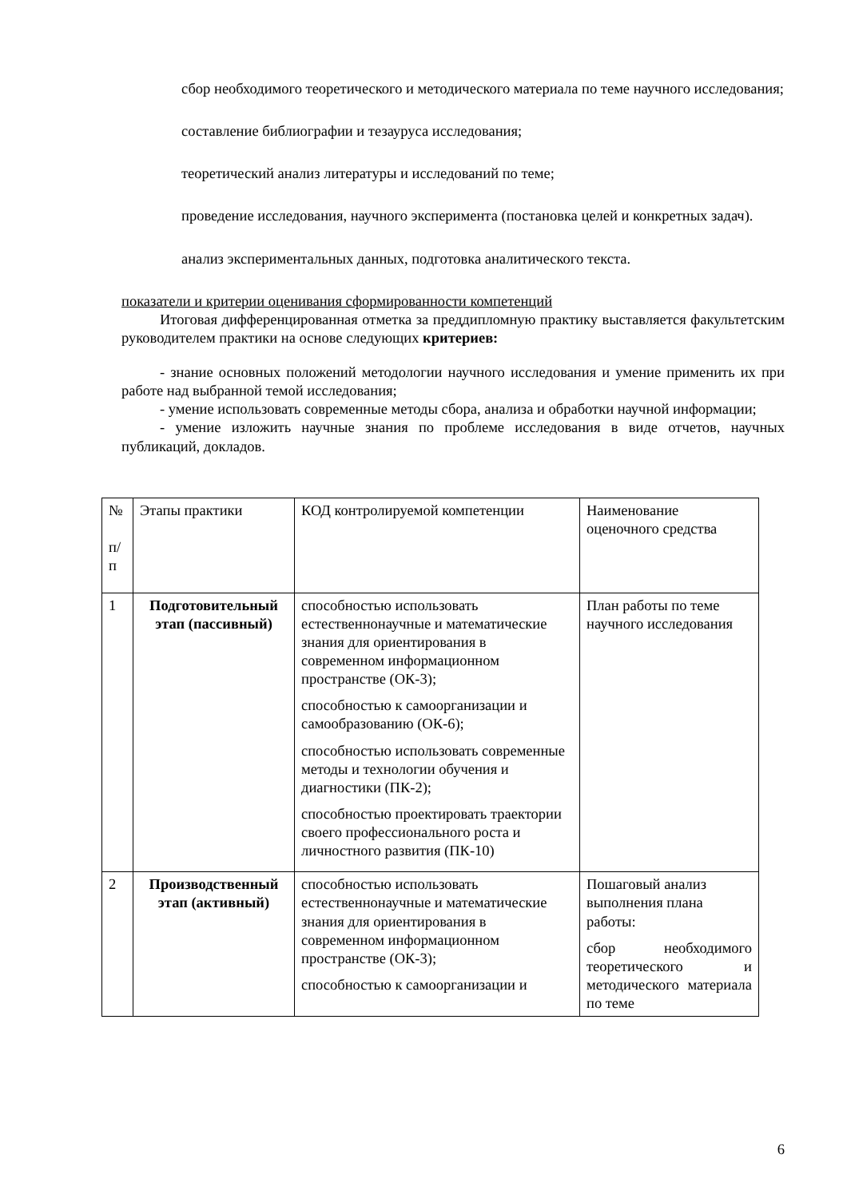сбор необходимого теоретического и методического материала по теме научного исследования;
составление библиографии и тезауруса исследования;
теоретический анализ литературы и исследований по теме;
проведение исследования, научного эксперимента (постановка целей и конкретных задач).
анализ экспериментальных данных, подготовка аналитического текста.
показатели и критерии оценивания сформированности компетенций
Итоговая дифференцированная отметка за преддипломную практику выставляется факультетским руководителем практики на основе следующих критериев:
- знание основных положений методологии научного исследования и умение применить их при работе над выбранной темой исследования;
- умение использовать современные методы сбора, анализа и обработки научной информации;
- умение изложить научные знания по проблеме исследования в виде отчетов, научных публикаций, докладов.
| № п/ п | Этапы практики | КОД контролируемой компетенции | Наименование оценочного средства |
| 1 | Подготовительный этап (пассивный) | способностью использовать естественнонаучные и математические знания для ориентирования в современном информационном пространстве (ОК-3); способностью к самоорганизации и самообразованию (ОК-6); способностью использовать современные методы и технологии обучения и диагностики (ПК-2); способностью проектировать траектории своего профессионального роста и личностного развития (ПК-10) | План работы по теме научного исследования |
| 2 | Производственный этап (активный) | способностью использовать естественнонаучные и математические знания для ориентирования в современном информационном пространстве (ОК-3); способностью к самоорганизации и | Пошаговый анализ выполнения плана работы: сбор необходимого теоретического и методического материала по теме |
6